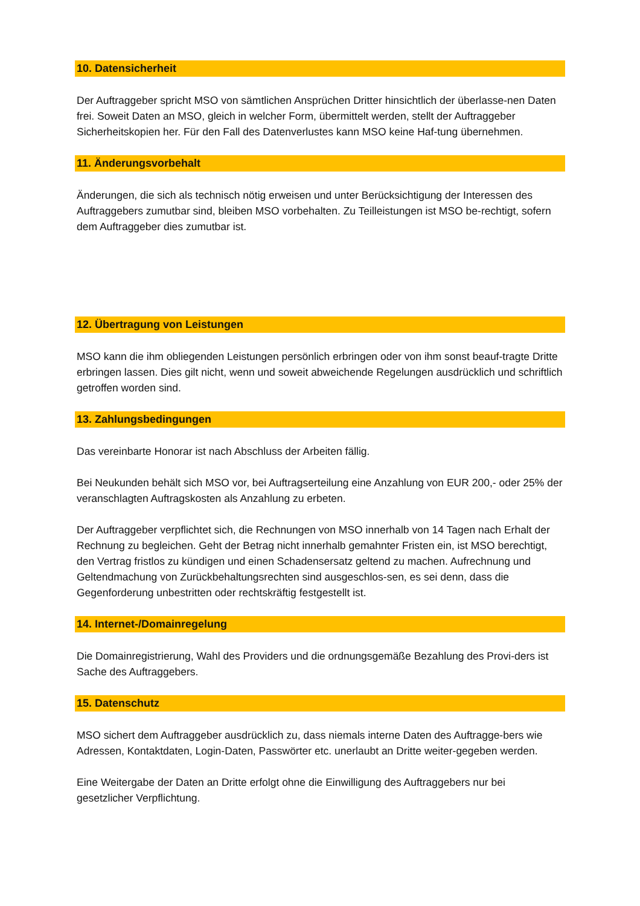10. Datensicherheit
Der Auftraggeber spricht MSO von sämtlichen Ansprüchen Dritter hinsichtlich der überlasse-nen Daten frei. Soweit Daten an MSO, gleich in welcher Form, übermittelt werden, stellt der Auftraggeber Sicherheitskopien her. Für den Fall des Datenverlustes kann MSO keine Haf-tung übernehmen.
11. Änderungsvorbehalt
Änderungen, die sich als technisch nötig erweisen und unter Berücksichtigung der Interessen des Auftraggebers zumutbar sind, bleiben MSO vorbehalten. Zu Teilleistungen ist MSO be-rechtigt, sofern dem Auftraggeber dies zumutbar ist.
12. Übertragung von Leistungen
MSO kann die ihm obliegenden Leistungen persönlich erbringen oder von ihm sonst beauf-tragte Dritte erbringen lassen. Dies gilt nicht, wenn und soweit abweichende Regelungen ausdrücklich und schriftlich getroffen worden sind.
13. Zahlungsbedingungen
Das vereinbarte Honorar ist nach Abschluss der Arbeiten fällig.
Bei Neukunden behält sich MSO vor, bei Auftragserteilung eine Anzahlung von EUR 200,- oder 25% der veranschlagten Auftragskosten als Anzahlung zu erbeten.
Der Auftraggeber verpflichtet sich, die Rechnungen von MSO innerhalb von 14 Tagen nach Erhalt der Rechnung zu begleichen. Geht der Betrag nicht innerhalb gemahnter Fristen ein, ist MSO berechtigt, den Vertrag fristlos zu kündigen und einen Schadensersatz geltend zu machen. Aufrechnung und Geltendmachung von Zurückbehaltungsrechten sind ausgeschlos-sen, es sei denn, dass die Gegenforderung unbestritten oder rechtskräftig festgestellt ist.
14. Internet-/Domainregelung
Die Domainregistrierung, Wahl des Providers und die ordnungsgemäße Bezahlung des Provi-ders ist Sache des Auftraggebers.
15. Datenschutz
MSO sichert dem Auftraggeber ausdrücklich zu, dass niemals interne Daten des Auftragge-bers wie Adressen, Kontaktdaten, Login-Daten, Passwörter etc. unerlaubt an Dritte weiter-gegeben werden.
Eine Weitergabe der Daten an Dritte erfolgt ohne die Einwilligung des Auftraggebers nur bei gesetzlicher Verpflichtung.